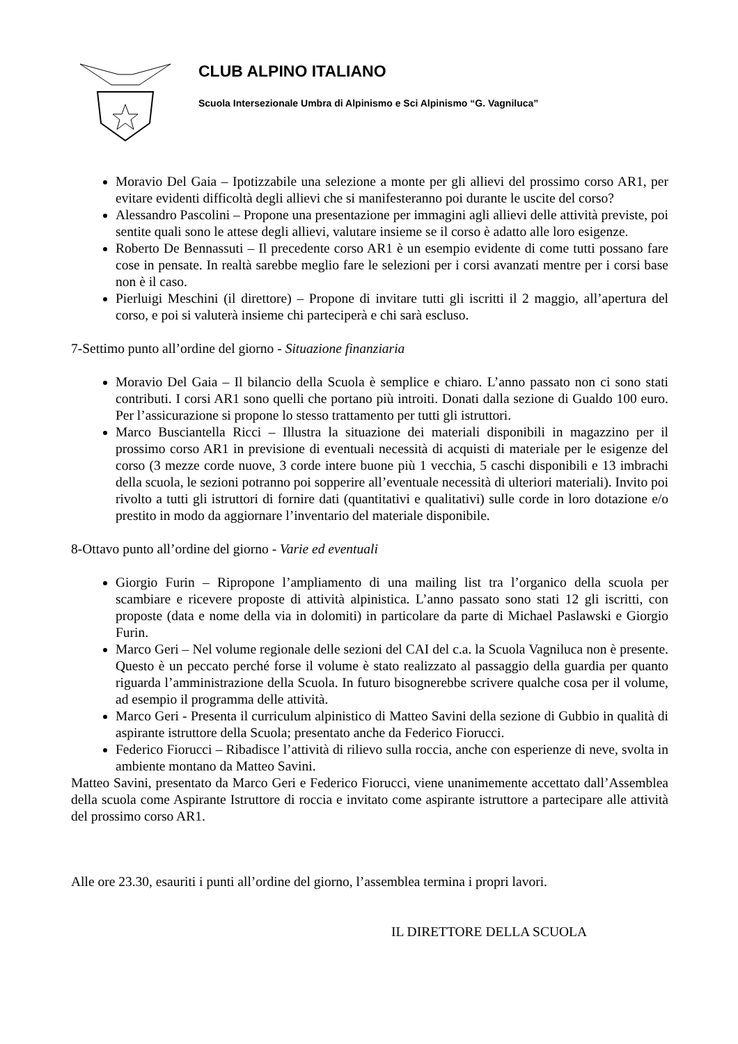CLUB ALPINO ITALIANO
Scuola Intersezionale Umbra di Alpinismo e Sci Alpinismo “G. Vagniluca”
Moravio Del Gaia – Ipotizzabile una selezione a monte per gli allievi del prossimo corso AR1, per evitare evidenti difficoltà degli allievi che si manifesteranno poi durante le uscite del corso?
Alessandro Pascolini – Propone una presentazione per immagini agli allievi delle attività previste, poi sentite quali sono le attese degli allievi, valutare insieme se il corso è adatto alle loro esigenze.
Roberto De Bennassuti – Il precedente corso AR1 è un esempio evidente di come tutti possano fare cose in pensate. In realtà sarebbe meglio fare le selezioni per i corsi avanzati mentre per i corsi base non è il caso.
Pierluigi Meschini (il direttore) – Propone di invitare tutti gli iscritti il 2 maggio, all’apertura del corso, e poi si valuterà insieme chi parteciperà e chi sarà escluso.
7-Settimo punto all’ordine del giorno - Situazione finanziaria
Moravio Del Gaia – Il bilancio della Scuola è semplice e chiaro. L’anno passato non ci sono stati contributi. I corsi AR1 sono quelli che portano più introiti. Donati dalla sezione di Gualdo 100 euro. Per l’assicurazione si propone lo stesso trattamento per tutti gli istruttori.
Marco Busciantella Ricci – Illustra la situazione dei materiali disponibili in magazzino per il prossimo corso AR1 in previsione di eventuali necessità di acquisti di materiale per le esigenze del corso (3 mezze corde nuove, 3 corde intere buone più 1 vecchia, 5 caschi disponibili e 13 imbrachi della scuola, le sezioni potranno poi sopperire all’eventuale necessità di ulteriori materiali). Invito poi rivolto a tutti gli istruttori di fornire dati (quantitativi e qualitativi) sulle corde in loro dotazione e/o prestito in modo da aggiornare l’inventario del materiale disponibile.
8-Ottavo punto all’ordine del giorno - Varie ed eventuali
Giorgio Furin – Ripropone l’ampliamento di una mailing list tra l’organico della scuola per scambiare e ricevere proposte di attività alpinistica. L’anno passato sono stati 12 gli iscritti, con proposte (data e nome della via in dolomiti) in particolare da parte di Michael Paslawski e Giorgio Furin.
Marco Geri – Nel volume regionale delle sezioni del CAI del c.a. la Scuola Vagniluca non è presente. Questo è un peccato perché forse il volume è stato realizzato al passaggio della guardia per quanto riguarda l’amministrazione della Scuola. In futuro bisognerebbe scrivere qualche cosa per il volume, ad esempio il programma delle attività.
Marco Geri - Presenta il curriculum alpinistico di Matteo Savini della sezione di Gubbio in qualità di aspirante istruttore della Scuola; presentato anche da Federico Fiorucci.
Federico Fiorucci – Ribadisce l’attività di rilievo sulla roccia, anche con esperienze di neve, svolta in ambiente montano da Matteo Savini.
Matteo Savini, presentato da Marco Geri e Federico Fiorucci, viene unanimemente accettato dall’Assemblea della scuola come Aspirante Istruttore di roccia e invitato come aspirante istruttore a partecipare alle attività del prossimo corso AR1.
Alle ore 23.30, esauriti i punti all’ordine del giorno, l’assemblea termina i propri lavori.
IL DIRETTORE DELLA SCUOLA